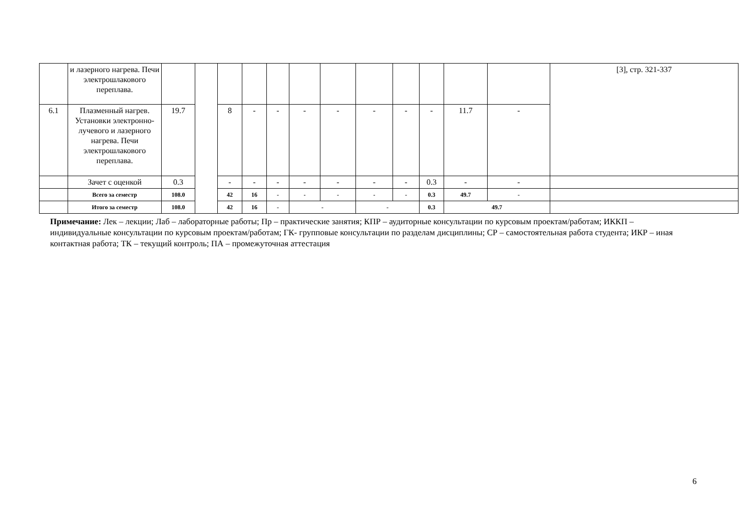| | и лазерного нагрева. Печи электрошлакового переплава. | | | | | | | | | | | | | [3], стр. 321-337 |
| 6.1 | Плазменный нагрев. Установки электронно- лучевого и лазерного нагрева. Печи электрошлакового переплава. | 19.7 | | 8 | - | - | - | - | - | - | - | 11.7 | - | |
| | Зачет с оценкой | 0.3 | | - | - | - | - | - | - | - | 0.3 | - | - | |
| | Всего за семестр | 108.0 | | 42 | 16 | - | - | - | - | - | 0.3 | 49.7 | - | |
| | Итого за семестр | 108.0 | | 42 | 16 | - | - | | - | | 0.3 | 49.7 | | |
Примечание: Лек – лекции; Лаб – лабораторные работы; Пр – практические занятия; КПР – аудиторные консультации по курсовым проектам/работам; ИККП – индивидуальные консультации по курсовым проектам/работам; ГК- групповые консультации по разделам дисциплины; СР – самостоятельная работа студента; ИКР – иная контактная работа; ТК – текущий контроль; ПА – промежуточная аттестация
6